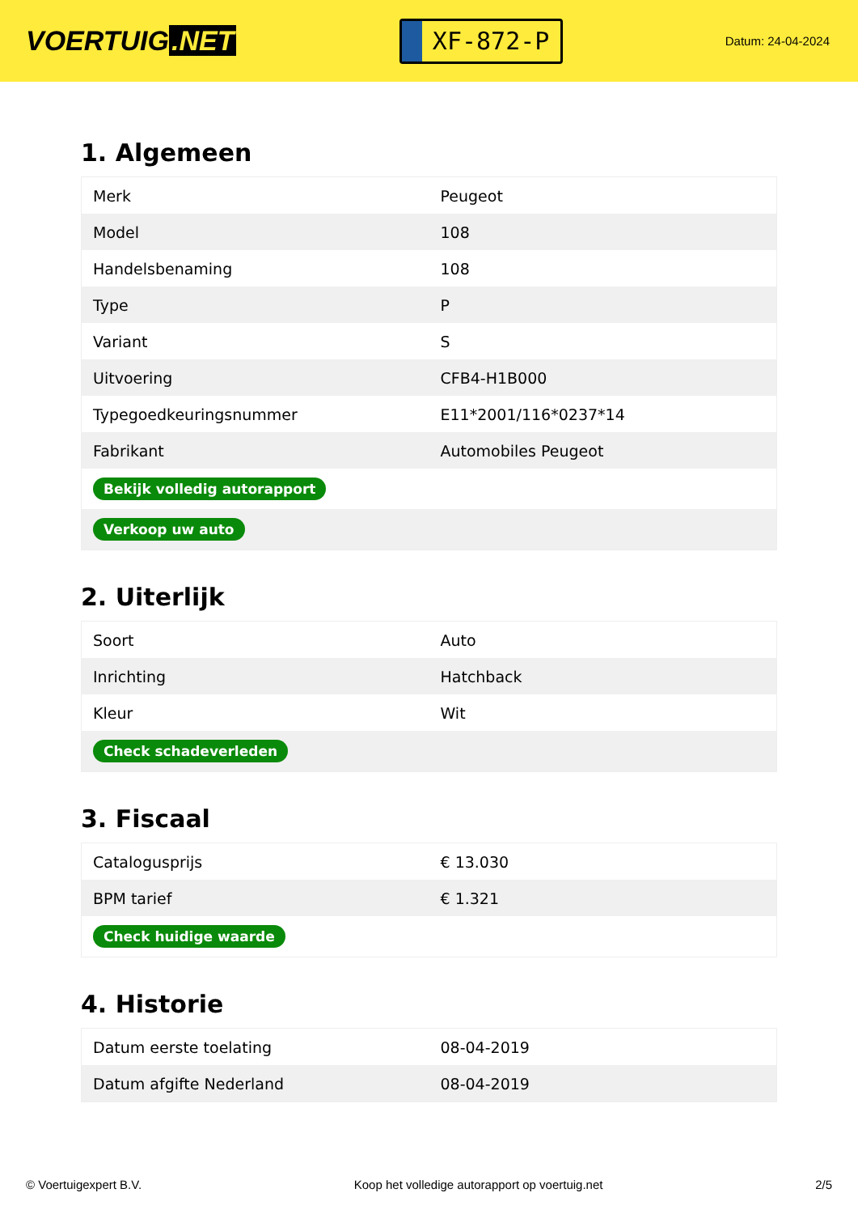VOERTUIG.NET
XF-872-P
Datum: 24-04-2024
1. Algemeen
| Merk | Peugeot |
| Model | 108 |
| Handelsbenaming | 108 |
| Type | P |
| Variant | S |
| Uitvoering | CFB4-H1B000 |
| Typegoedkeuringsnummer | E11*2001/116*0237*14 |
| Fabrikant | Automobiles Peugeot |
| Bekijk volledig autorapport | |
| Verkoop uw auto | |
2. Uiterlijk
| Soort | Auto |
| Inrichting | Hatchback |
| Kleur | Wit |
| Check schadeverleden | |
3. Fiscaal
| Catalogusprijs | € 13.030 |
| BPM tarief | € 1.321 |
| Check huidige waarde | |
4. Historie
| Datum eerste toelating | 08-04-2019 |
| Datum afgifte Nederland | 08-04-2019 |
© Voertuigexpert B.V. Koop het volledige autorapport op voertuig.net 2/5